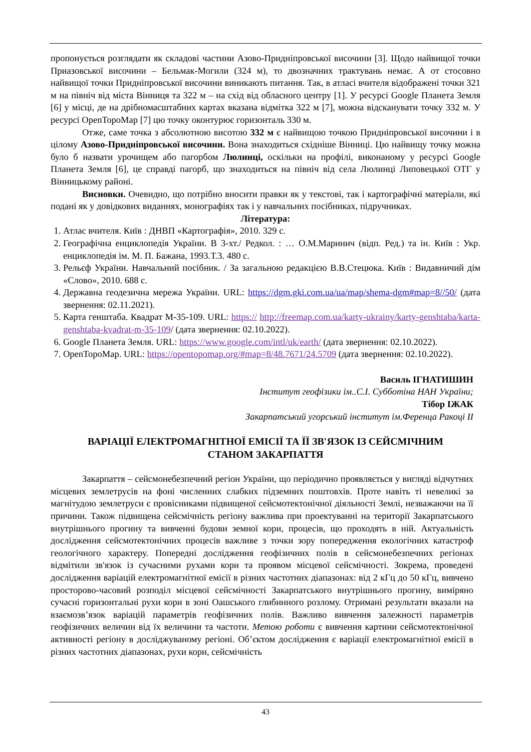пропонується розглядати як складові частини Азово-Придніпровської височини [3]. Щодо найвищої точки Приазовської височини – Бельмак-Могили (324 м), то двозначних трактувань немає. А от стосовно найвищої точки Придніпровської височини виникають питання. Так, в атласі вчителя відображені точки 321 м на північ від міста Вінниця та 322 м – на схід від обласного центру [1]. У ресурсі Google Планета Земля [6] у місці, де на дрібномасштабних картах вказана відмітка 322 м [7], можна відсканувати точку 332 м. У ресурсі OpenТороMap [7] цю точку оконтурює горизонталь 330 м.
Отже, саме точка з абсолютною висотою 332 м є найвищою точкою Придніпровської височини і в цілому Азово-Придніпровської височини. Вона знаходиться східніше Вінниці. Цю найвищу точку можна було б назвати урочищем або пагорбом Люлинці, оскільки на профілі, виконаному у ресурсі Google Планета Земля [6], це справді пагорб, що знаходиться на північ від села Люлинці Липовецької ОТГ у Вінницькому районі.
Висновки. Очевидно, що потрібно вносити правки як у текстові, так і картографічні матеріали, які подані як у довідкових виданнях, монографіях так і у навчальних посібниках, підручниках.
Література:
1. Атлас вчителя. Київ : ДНВП «Картографія», 2010. 329 с.
2. Географічна енциклопедія України. В 3-хт./ Редкол. : … О.М.Маринич (відп. Ред.) та ін. Київ : Укр. енциклопедія ім. М. П. Бажана, 1993.Т.3. 480 с.
3. Рельєф України. Навчальний посібник. / За загальною редакцією В.В.Стецюка. Київ : Видавничий дім «Слово», 2010. 688 с.
4. Державна геодезична мережа України. URL: https://dgm.gki.com.ua/ua/map/shema-dgm#map=8//50/ (дата звернення: 02.11.2021).
5. Карта генштаба. Квадрат М-35-109. URL: https:// http://freemap.com.ua/karty-ukrainy/karty-genshtaba/karta-genshtaba-kvadrat-m-35-109/ (дата звернення: 02.10.2022).
6. Google Планета Земля. URL: https://www.google.com/intl/uk/earth/ (дата звернення: 02.10.2022).
7. OpenТороMap. URL: https://opentopomap.org/#map=8/48.7671/24.5709 (дата звернення: 02.10.2022).
Василь ІГНАТИШИН
Інститут геофізики ім..С.І. Субботіна НАН України;
Тібор ІЖАК
Закарпатський угорський інститут ім.Ференца Ракоці ІІ
ВАРІАЦІЇ ЕЛЕКТРОМАГНІТНОЇ ЕМІСІЇ ТА ЇЇ ЗВ'ЯЗОК ІЗ СЕЙСМІЧНИМ
СТАНОМ ЗАКАРПАТТЯ
Закарпаття – сейсмонебезпечний регіон України, що періодично проявляється у вигляді відчутних місцевих землетрусів на фоні численних слабких підземних поштовхів. Проте навіть ті невеликі за магнітудою землетруси є провісниками підвищеної сейсмотектонічної діяльності Землі, незважаючи на її причини. Також підвищена сейсмічність регіону важлива при проектуванні на території Закарпатського внутрішнього прогину та вивченні будови земної кори, процесів, що проходять в ній. Актуальність дослідження сейсмотектонічних процесів важливе з точки зору попередження екологічних катастроф геологічного характеру. Попередні дослідження геофізичних полів в сейсмонебезпечних регіонах відмітили зв'язок із сучасними рухами кори та проявом місцевої сейсмічності. Зокрема, проведені дослідження варіацій електромагнітної емісії в різних частотних діапазонах: від 2 кГц до 50 кГц, вивчено просторово-часовий розподіл місцевої сейсмічності Закарпатського внутрішнього прогину, виміряно сучасні горизонтальні рухи кори в зоні Оашського глибинного розлому. Отримані результати вказали на взаємозв’язок варіацій параметрів геофізичних полів. Важливо вивчення залежності параметрів геофізичних величин від їх величини та частоти. Метою роботи є вивчення картини сейсмотектонічної активності регіону в досліджуваному регіоні. Об’єктом дослідження є варіації електромагнітної емісії в різних частотних діапазонах, рухи кори, сейсмічність
43